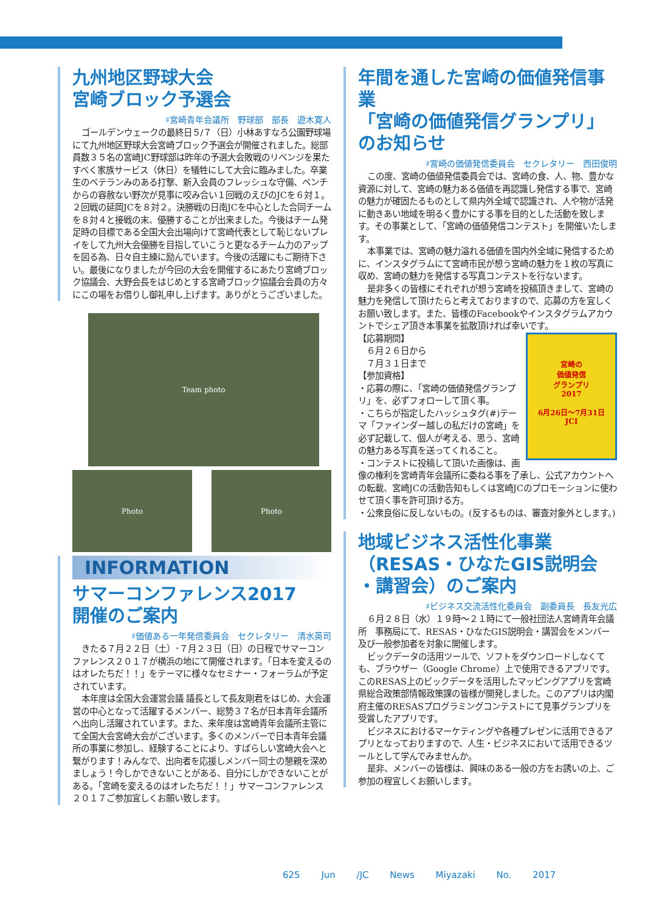九州地区野球大会
宮崎ブロック予選会
♯宮崎青年会議所　野球部　部長　遊木寛人
ゴールデンウェークの最終日５/７（日）小林あすなろ公園野球場にて九州地区野球大会宮崎ブロック予選会が開催されました。総部員数３５名の宮崎JC野球部は昨年の予選大会敗戦のリベンジを果たすべく家族サービス（休日）を犠牲にして大会に臨みました。卒業生のベテランみのある打撃、新入会員のフレッシュな守備、ベンチからの容赦ない野次が見事に咬み合い１回戦のえびのJCを６対１。２回戦の延岡JCを８対２。決勝戦の日南JCを中心とした合同チームを８対４と接戦の末、優勝することが出来ました。今後はチーム発足時の目標である全国大会出場向けて宮崎代表として恥じないプレイをして九州大会優勝を目指していこうと更なるチーム力のアップを図る為、日々自主練に励んでいます。今後の活躍にもご期待下さい。最後になりましたが今回の大会を開催するにあたり宮崎ブロック協議会、大野会長をはじめとする宮崎ブロック協議会会員の方々にこの場をお借りし御礼申し上げます。ありがとうございました。
Team photo
Photo Photo
INFORMATION
サマーコンファレンス2017
開催のご案内
♯価値ある一年発信委員会　セクレタリー　清水英司
きたる７月２２日（土）･７月２３日（日）の日程でサマーコンファレンス２０１７が横浜の地にて開催されます。「日本を変えるのはオレたちだ！！」をテーマに様々なセミナー・フォーラムが予定されています。
本年度は全国大会運営会議 議長として長友剛君をはじめ、大会運営の中心となって活躍するメンバー、総勢３７名が日本青年会議所へ出向し活躍されています。また、来年度は宮崎青年会議所主管にて全国大会宮崎大会がございます。多くのメンバーで日本青年会議所の事業に参加し、経験することにより、すばらしい宮崎大会へと繋がります！みんなで、出向者を応援しメンバー同士の懇親を深めましょう！今しかできないことがある、自分にしかできないことがある。「宮崎を変えるのはオレたちだ！！」サマーコンファレンス２０１７ご参加宜しくお願い致します。
年間を通した宮崎の価値発信事業
「宮崎の価値発信グランプリ」のお知らせ
♯宮崎の価値発信委員会　セクレタリー　西田俊明
この度、宮崎の価値発信委員会では、宮崎の食、人、物、豊かな資源に対して、宮崎の魅力ある価値を再認識し発信する事で、宮崎の魅力が確固たるものとして県内外全域で認識され、人や物が活発に動きあい地域を明るく豊かにする事を目的とした活動を致します。その事業として、「宮崎の価値発信コンテスト」を開催いたします。
本事業では、宮崎の魅力溢れる価値を国内外全域に発信するために、インスタグラムにて宮崎市民が想う宮崎の魅力を１枚の写真に収め、宮崎の魅力を発信する写真コンテストを行ないます。
是非多くの皆様にそれぞれが想う宮崎を投稿頂きまして、宮崎の魅力を発信して頂けたらと考えておりますので、応募の方を宜しくお願い致します。また、皆様のFacebookやインスタグラムアカウントでシェア頂き本事業を拡散頂ければ幸いです。
宮崎の
価値発信
グランプリ
2017
6月26日～7月31日
JCI
【応募期間】
　６月２６日から
　７月３１日まで
【参加資格】
・応募の際に、「宮崎の価値発信グランプリ」を、必ずフォローして頂く事。
・こちらが指定したハッシュタグ(#)テーマ「ファインダー越しの私だけの宮崎」を必ず記載して、個人が考える、思う、宮崎の魅力ある写真を送ってくれること。
・コンテストに投稿して頂いた画像は、画像の権利を宮崎青年会議所に委ねる事を了承し、公式アカウントへの転載、宮崎JCの活動告知もしくは宮崎JCのプロモーションに使わせて頂く事を許可頂ける方。
・公衆良俗に反しないもの。(反するものは、審査対象外とします。)
地域ビジネス活性化事業
（RESAS・ひなたGIS説明会
・講習会）のご案内
♯ビジネス交流活性化委員会　副委員長　長友光広
６月２８日（水）１９時～２１時にて一般社団法人宮崎青年会議所　事務局にて、RESAS・ひなたGIS説明会・講習会をメンバー及び一般参加者を対象に開催します。
ビックデータの活用ツールで、ソフトをダウンロードしなくても、ブラウザー（Google Chrome）上で使用できるアプリです。このRESAS上のビックデータを活用したマッピングアプリを宮崎県総合政策部情報政策課の皆様が開発しました。このアプリは内閣府主催のRESASプログラミングコンテストにて見事グランプリを受賞したアプリです。
ビジネスにおけるマーケティングや各種プレゼンに活用できるアプリとなっておりますので、人生・ビジネスにおいて活用できるツールとして学んでみませんか。
是非、メンバーの皆様は、興味のある一般の方をお誘いの上、ご参加の程宜しくお願いします。
625 Jun /JC News Miyazaki No. 2017